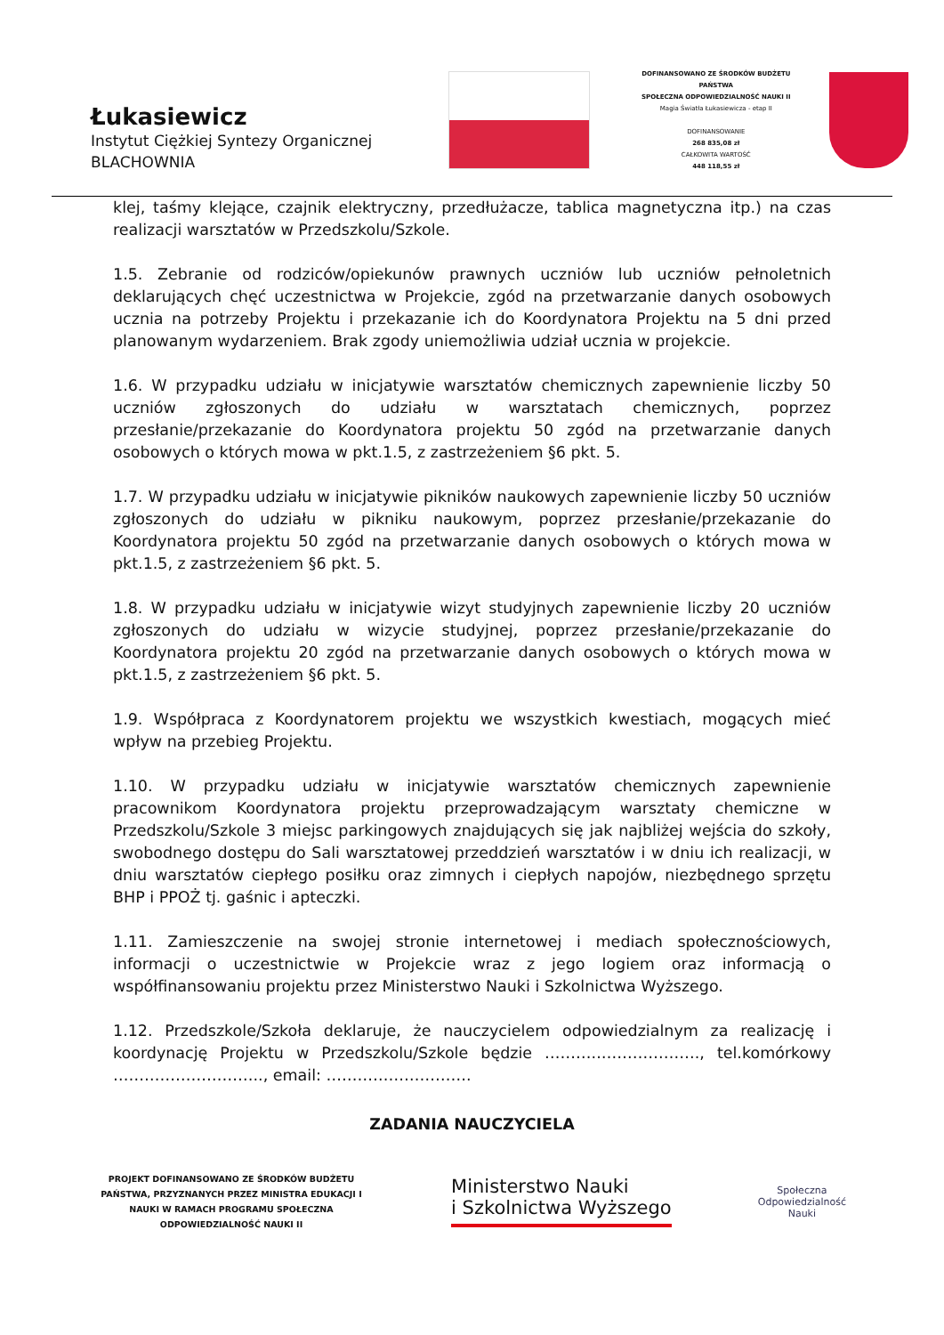Łukasiewicz
Instytut Ciężkiej Syntezy Organicznej
BLACHOWNIA
DOFINANSOWANO ZE ŚRODKÓW BUDŻETU PAŃSTWA
SPOŁECZNA ODPOWIEDZIALNOŚĆ NAUKI II
Magia Światła Łukasiewicza - etap II
DOFINANSOWANIE
268 835,08 zł
CAŁKOWITA WARTOŚĆ
448 118,55 zł
klej, taśmy klejące, czajnik elektryczny, przedłużacze, tablica magnetyczna itp.) na czas realizacji warsztatów w Przedszkolu/Szkole.
1.5. Zebranie od rodziców/opiekunów prawnych uczniów lub uczniów pełnoletnich deklarujących chęć uczestnictwa w Projekcie, zgód na przetwarzanie danych osobowych ucznia na potrzeby Projektu i przekazanie ich do Koordynatora Projektu na 5 dni przed planowanym wydarzeniem. Brak zgody uniemożliwia udział ucznia w projekcie.
1.6. W przypadku udziału w inicjatywie warsztatów chemicznych zapewnienie liczby 50 uczniów zgłoszonych do udziału w warsztatach chemicznych, poprzez przesłanie/przekazanie do Koordynatora projektu 50 zgód na przetwarzanie danych osobowych o których mowa w pkt.1.5, z zastrzeżeniem §6 pkt. 5.
1.7. W przypadku udziału w inicjatywie pikników naukowych zapewnienie liczby 50 uczniów zgłoszonych do udziału w pikniku naukowym, poprzez przesłanie/przekazanie do Koordynatora projektu 50 zgód na przetwarzanie danych osobowych o których mowa w pkt.1.5, z zastrzeżeniem §6 pkt. 5.
1.8. W przypadku udziału w inicjatywie wizyt studyjnych zapewnienie liczby 20 uczniów zgłoszonych do udziału w wizycie studyjnej, poprzez przesłanie/przekazanie do Koordynatora projektu 20 zgód na przetwarzanie danych osobowych o których mowa w pkt.1.5, z zastrzeżeniem §6 pkt. 5.
1.9. Współpraca z Koordynatorem projektu we wszystkich kwestiach, mogących mieć wpływ na przebieg Projektu.
1.10. W przypadku udziału w inicjatywie warsztatów chemicznych zapewnienie pracownikom Koordynatora projektu przeprowadzającym warsztaty chemiczne w Przedszkolu/Szkole 3 miejsc parkingowych znajdujących się jak najbliżej wejścia do szkoły, swobodnego dostępu do Sali warsztatowej przeddzień warsztatów i w dniu ich realizacji, w dniu warsztatów ciepłego posiłku oraz zimnych i ciepłych napojów, niezbędnego sprzętu BHP i PPOŻ tj. gaśnic i apteczki.
1.11. Zamieszczenie na swojej stronie internetowej i mediach społecznościowych, informacji o uczestnictwie w Projekcie wraz z jego logiem oraz informacją o współfinansowaniu projektu przez Ministerstwo Nauki i Szkolnictwa Wyższego.
1.12. Przedszkole/Szkoła deklaruje, że nauczycielem odpowiedzialnym za realizację i koordynację Projektu w Przedszkolu/Szkole będzie ………..………………., tel.komórkowy ……………………….., email: ……………………….
ZADANIA NAUCZYCIELA
PROJEKT DOFINANSOWANO ZE ŚRODKÓW BUDŻETU PAŃSTWA, PRZYZNANYCH PRZEZ MINISTRA EDUKACJI I NAUKI W RAMACH PROGRAMU SPOŁECZNA ODPOWIEDZIALNOŚĆ NAUKI II
Ministerstwo Nauki
i Szkolnictwa Wyższego
Społeczna
Odpowiedzialność
Nauki